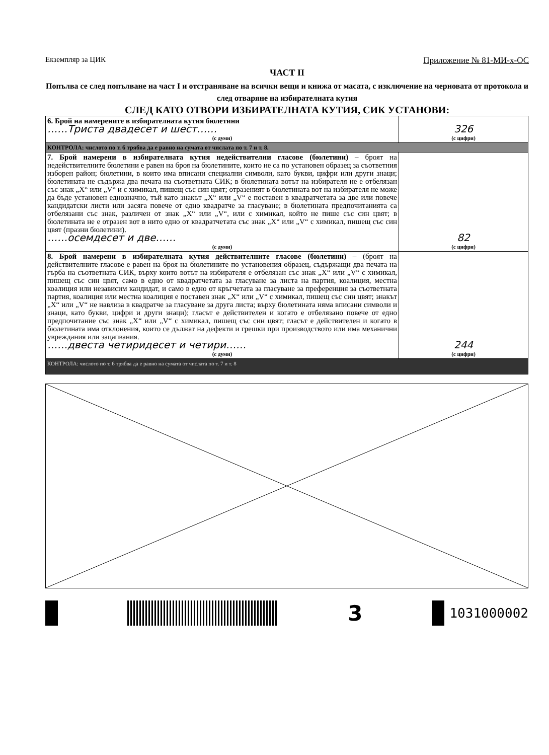Екземпляр за ЦИК Приложение № 81-МИ-х-ОС
ЧАСТ II
Попълва се след попълване на част I и отстраняване на всички вещи и книжа от масата, с изключение на черновата от протокола и след отваряне на избирателната кутия
СЛЕД КАТО ОТВОРИ ИЗБИРАТЕЛНАТА КУТИЯ, СИК УСТАНОВИ:
| 6. Брой на намерените в избирателната кутия бюлетини ……Триста двадесет и шест…… (с думи) | 326 (с цифри) |
| КОНТРОЛА: числото по т. 6 трябва да е равно на сумата от числата по т. 7 и т. 8. | |
| 7. Брой намерени в избирателната кутия недействителни гласове (бюлетини) – броят на недействителните бюлетини е равен на броя на бюлетините, които не са по установен образец за съответния изборен район; бюлетини, в които има вписани специални символи, като букви, цифри или други знаци; бюлетината не съдържа два печата на съответната СИК; в бюлетината вотът на избирателя не е отбелязан със знак „X“ или „V“ и с химикал, пишещ със син цвят; отразеният в бюлетината вот на избирателя не може да бъде установен еднозначно, тъй като знакът „X“ или „V“ е поставен в квадратчетата за две или повече кандидатски листи или засяга повече от едно квадратче за гласуване; в бюлетината предпочитанията са отбелязани със знак, различен от знак „X“ или „V“, или с химикал, който не пише със син цвят; в бюлетината не е отразен вот в нито едно от квадратчетата със знак „X“ или „V“ с химикал, пишещ със син цвят (празни бюлетини). ……осемдесет и две…… (с думи) | 82 (с цифри) |
| 8. Брой намерени в избирателната кутия действителните гласове (бюлетини) – (броят на действителните гласове е равен на броя на бюлетините по установения образец, съдържащи два печата на гърба на съответната СИК, върху които вотът на избирателя е отбелязан със знак „X“ или „V“ с химикал, пишещ със син цвят, само в едно от квадратчетата за гласуване за листа на партия, коалиция, местна коалиция или независим кандидат, и само в едно от кръгчетата за гласуване за преференция за съответната партия, коалиция или местна коалиция е поставен знак „X“ или „V“ с химикал, пишещ със син цвят; знакът „X“ или „V“ не навлиза в квадратче за гласуване за друга листа; върху бюлетината няма вписани символи и знаци, като букви, цифри и други знаци); гласът е действителен и когато е отбелязано повече от едно предпочитание със знак „X“ или „V“ с химикал, пишещ със син цвят; гласът е действителен и когато в бюлетината има отклонения, които се дължат на дефекти и грешки при производството или има механични увреждания или зацапвания. ……двеста четиридесет и четири…… (с думи) | 244 (с цифри) |
| КОНТРОЛА: числото по т. 6 трябва да е равно на сумата от числата по т. 7 и т. 8 | |
3 1031000002